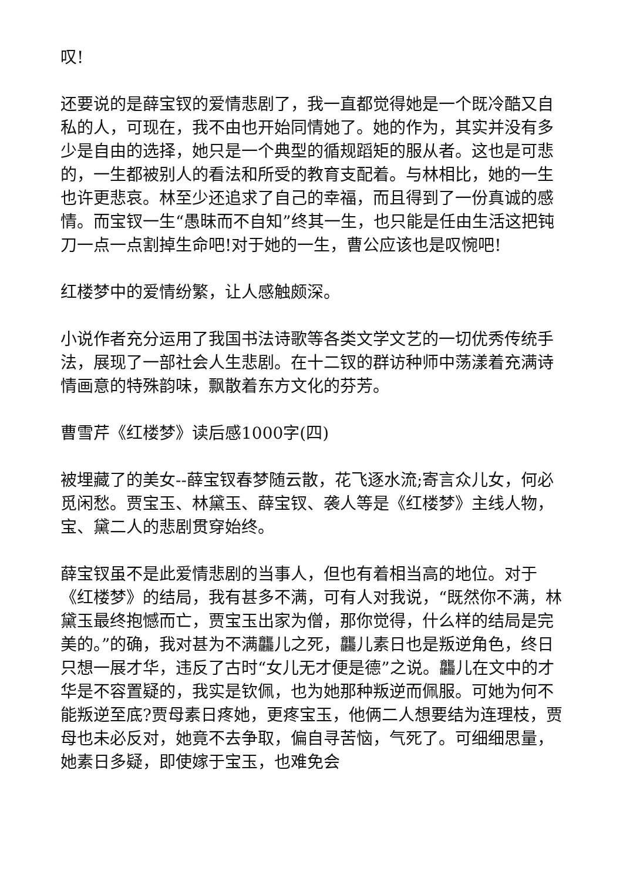叹!
还要说的是薛宝钗的爱情悲剧了，我一直都觉得她是一个既冷酷又自私的人，可现在，我不由也开始同情她了。她的作为，其实并没有多少是自由的选择，她只是一个典型的循规蹈矩的服从者。这也是可悲的，一生都被别人的看法和所受的教育支配着。与林相比，她的一生也许更悲哀。林至少还追求了自己的幸福，而且得到了一份真诚的感情。而宝钗一生“愚昧而不自知”终其一生，也只能是任由生活这把钝刀一点一点割掉生命吧!对于她的一生，曹公应该也是叹惋吧!
红楼梦中的爱情纷繁，让人感触颇深。
小说作者充分运用了我国书法诗歌等各类文学文艺的一切优秀传统手法，展现了一部社会人生悲剧。在十二钗的群访种师中荡漾着充满诗情画意的特殊韵味，飘散着东方文化的芬芳。
曹雪芹《红楼梦》读后感1000字(四)
被埋藏了的美女--薛宝钗春梦随云散，花飞逐水流;寄言众儿女，何必觅闲愁。贾宝玉、林黛玉、薛宝钗、袭人等是《红楼梦》主线人物，宝、黛二人的悲剧贯穿始终。
薛宝钗虽不是此爱情悲剧的当事人，但也有着相当高的地位。对于《红楼梦》的结局，我有甚多不满，可有人对我说，“既然你不满，林黛玉最终抱憾而亡，贾宝玉出家为僧，那你觉得，什么样的结局是完美的。”的确，我对甚为不满龘儿之死，龘儿素日也是叛逆角色，终日只想一展才华，违反了古时“女儿无才便是德”之说。龘儿在文中的才华是不容置疑的，我实是钦佩，也为她那种叛逆而佩服。可她为何不能叛逆至底?贾母素日疼她，更疼宝玉，他俩二人想要结为连理枝，贾母也未必反对，她竟不去争取，偏自寻苦恼，气死了。可细细思量，她素日多疑，即使嫁于宝玉，也难免会